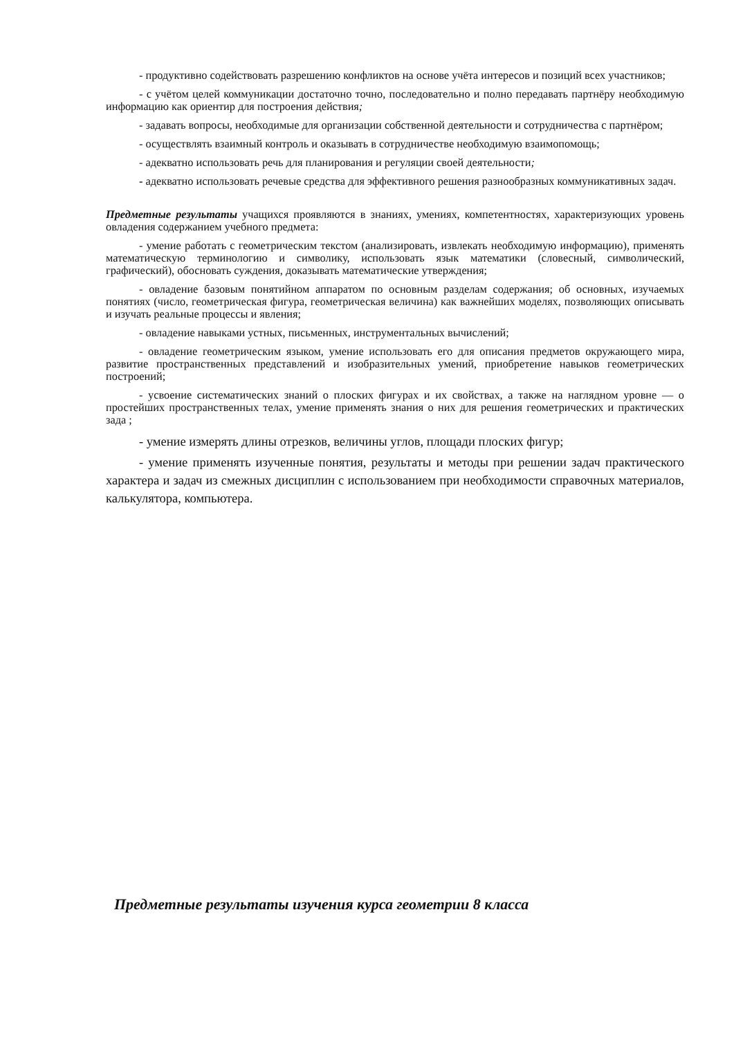- продуктивно содействовать разрешению конфликтов на основе учёта интересов и позиций всех участников;
- с учётом целей коммуникации достаточно точно, последовательно и полно передавать партнёру необходимую информацию как ориентир для построения действия;
- задавать вопросы, необходимые для организации собственной деятельности и сотрудничества с партнёром;
- осуществлять взаимный контроль и оказывать в сотрудничестве необходимую взаимопомощь;
- адекватно использовать речь для планирования и регуляции своей деятельности;
- адекватно использовать речевые средства для эффективного решения разнообразных коммуникативных задач.
Предметные результаты учащихся проявляются в знаниях, умениях, компетентностях, характеризующих уровень овладения содержанием учебного предмета:
- умение работать с геометрическим текстом (анализировать, извлекать необходимую информацию), применять математическую терминологию и символику, использовать язык математики (словесный, символический, графический), обосновать суждения, доказывать математические утверждения;
- овладение базовым понятийном аппаратом по основным разделам содержания; об основных, изучаемых понятиях (число, геометрическая фигура, геометрическая величина) как важнейших моделях, позволяющих описывать и изучать реальные процессы и явления;
- овладение навыками устных, письменных, инструментальных вычислений;
- овладение геометрическим языком, умение использовать его для описания предметов окружающего мира, развитие пространственных представлений и изобразительных умений, приобретение навыков геометрических построений;
- усвоение систематических знаний о плоских фигурах и их свойствах, а также на наглядном уровне — о простейших пространственных телах, умение применять знания о них для решения геометрических и практических зада ;
- умение измерять длины отрезков, величины углов, площади плоских фигур;
- умение применять изученные понятия, результаты и методы при решении задач практического характера и задач из смежных дисциплин с использованием при необходимости справочных материалов, калькулятора, компьютера.
Предметные результаты изучения курса геометрии 8 класса